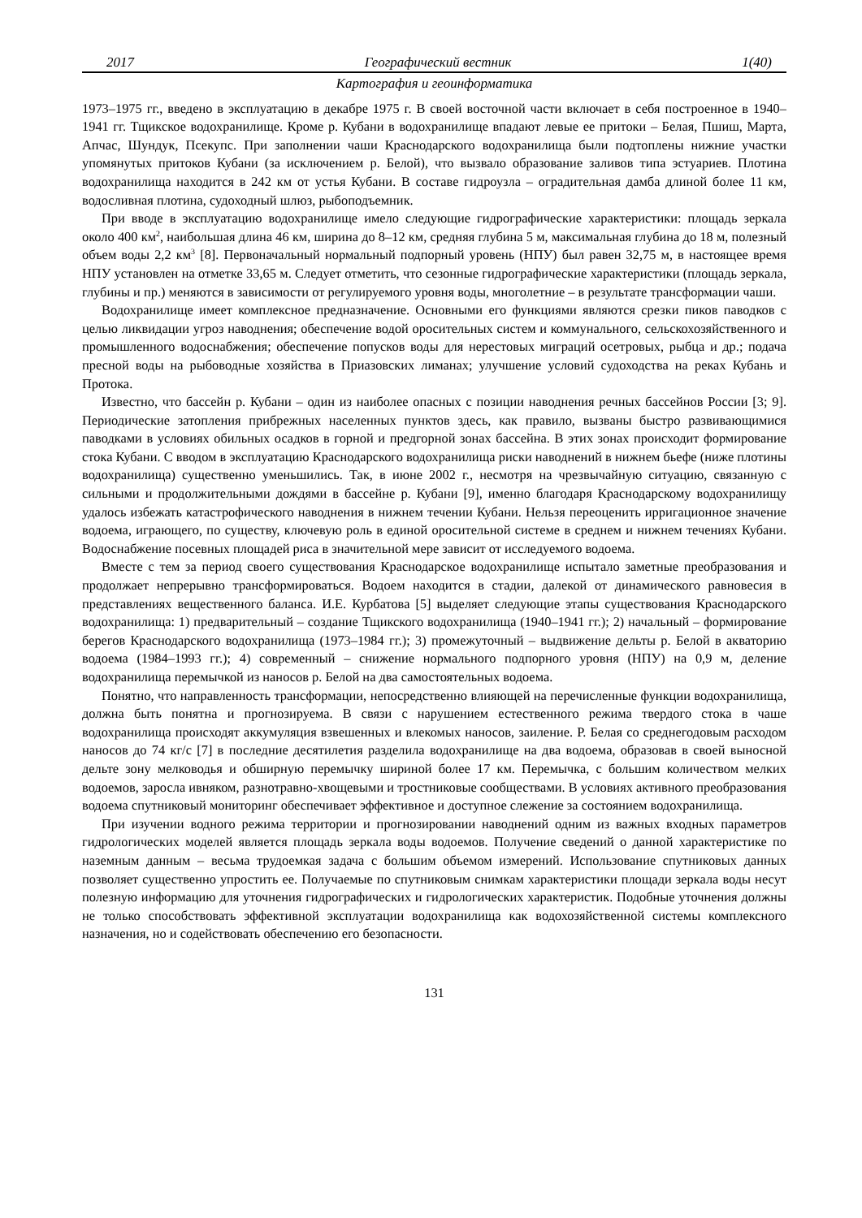2017 Географический вестник 1(40)
Картография и геоинформатика
1973–1975 гг., введено в эксплуатацию в декабре 1975 г. В своей восточной части включает в себя построенное в 1940–1941 гг. Тщикское водохранилище. Кроме р. Кубани в водохранилище впадают левые ее притоки – Белая, Пшиш, Марта, Апчас, Шундук, Псекупс. При заполнении чаши Краснодарского водохранилища были подтоплены нижние участки упомянутых притоков Кубани (за исключением р. Белой), что вызвало образование заливов типа эстуариев. Плотина водохранилища находится в 242 км от устья Кубани. В составе гидроузла – оградительная дамба длиной более 11 км, водосливная плотина, судоходный шлюз, рыбоподъемник.
При вводе в эксплуатацию водохранилище имело следующие гидрографические характеристики: площадь зеркала около 400 км<sup>2</sup>, наибольшая длина 46 км, ширина до 8–12 км, средняя глубина 5 м, максимальная глубина до 18 м, полезный объем воды 2,2 км<sup>3</sup> [8]. Первоначальный нормальный подпорный уровень (НПУ) был равен 32,75 м, в настоящее время НПУ установлен на отметке 33,65 м. Следует отметить, что сезонные гидрографические характеристики (площадь зеркала, глубины и пр.) меняются в зависимости от регулируемого уровня воды, многолетние – в результате трансформации чаши.
Водохранилище имеет комплексное предназначение. Основными его функциями являются срезки пиков паводков с целью ликвидации угроз наводнения; обеспечение водой оросительных систем и коммунального, сельскохозяйственного и промышленного водоснабжения; обеспечение попусков воды для нерестовых миграций осетровых, рыбца и др.; подача пресной воды на рыбоводные хозяйства в Приазовских лиманах; улучшение условий судоходства на реках Кубань и Протока.
Известно, что бассейн р. Кубани – один из наиболее опасных с позиции наводнения речных бассейнов России [3; 9]. Периодические затопления прибрежных населенных пунктов здесь, как правило, вызваны быстро развивающимися паводками в условиях обильных осадков в горной и предгорной зонах бассейна. В этих зонах происходит формирование стока Кубани. С вводом в эксплуатацию Краснодарского водохранилища риски наводнений в нижнем бьефе (ниже плотины водохранилища) существенно уменьшились. Так, в июне 2002 г., несмотря на чрезвычайную ситуацию, связанную с сильными и продолжительными дождями в бассейне р. Кубани [9], именно благодаря Краснодарскому водохранилищу удалось избежать катастрофического наводнения в нижнем течении Кубани. Нельзя переоценить ирригационное значение водоема, играющего, по существу, ключевую роль в единой оросительной системе в среднем и нижнем течениях Кубани. Водоснабжение посевных площадей риса в значительной мере зависит от исследуемого водоема.
Вместе с тем за период своего существования Краснодарское водохранилище испытало заметные преобразования и продолжает непрерывно трансформироваться. Водоем находится в стадии, далекой от динамического равновесия в представлениях вещественного баланса. И.Е. Курбатова [5] выделяет следующие этапы существования Краснодарского водохранилища: 1) предварительный – создание Тщикского водохранилища (1940–1941 гг.); 2) начальный – формирование берегов Краснодарского водохранилища (1973–1984 гг.); 3) промежуточный – выдвижение дельты р. Белой в акваторию водоема (1984–1993 гг.); 4) современный – снижение нормального подпорного уровня (НПУ) на 0,9 м, деление водохранилища перемычкой из наносов р. Белой на два самостоятельных водоема.
Понятно, что направленность трансформации, непосредственно влияющей на перечисленные функции водохранилища, должна быть понятна и прогнозируема. В связи с нарушением естественного режима твердого стока в чаше водохранилища происходят аккумуляция взвешенных и влекомых наносов, заиление. Р. Белая со среднегодовым расходом наносов до 74 кг/с [7] в последние десятилетия разделила водохранилище на два водоема, образовав в своей выносной дельте зону мелководья и обширную перемычку шириной более 17 км. Перемычка, с большим количеством мелких водоемов, заросла ивняком, разнотравно-хвощевыми и тростниковые сообществами. В условиях активного преобразования водоема спутниковый мониторинг обеспечивает эффективное и доступное слежение за состоянием водохранилища.
При изучении водного режима территории и прогнозировании наводнений одним из важных входных параметров гидрологических моделей является площадь зеркала воды водоемов. Получение сведений о данной характеристике по наземным данным – весьма трудоемкая задача с большим объемом измерений. Использование спутниковых данных позволяет существенно упростить ее. Получаемые по спутниковым снимкам характеристики площади зеркала воды несут полезную информацию для уточнения гидрографических и гидрологических характеристик. Подобные уточнения должны не только способствовать эффективной эксплуатации водохранилища как водохозяйственной системы комплексного назначения, но и содействовать обеспечению его безопасности.
131